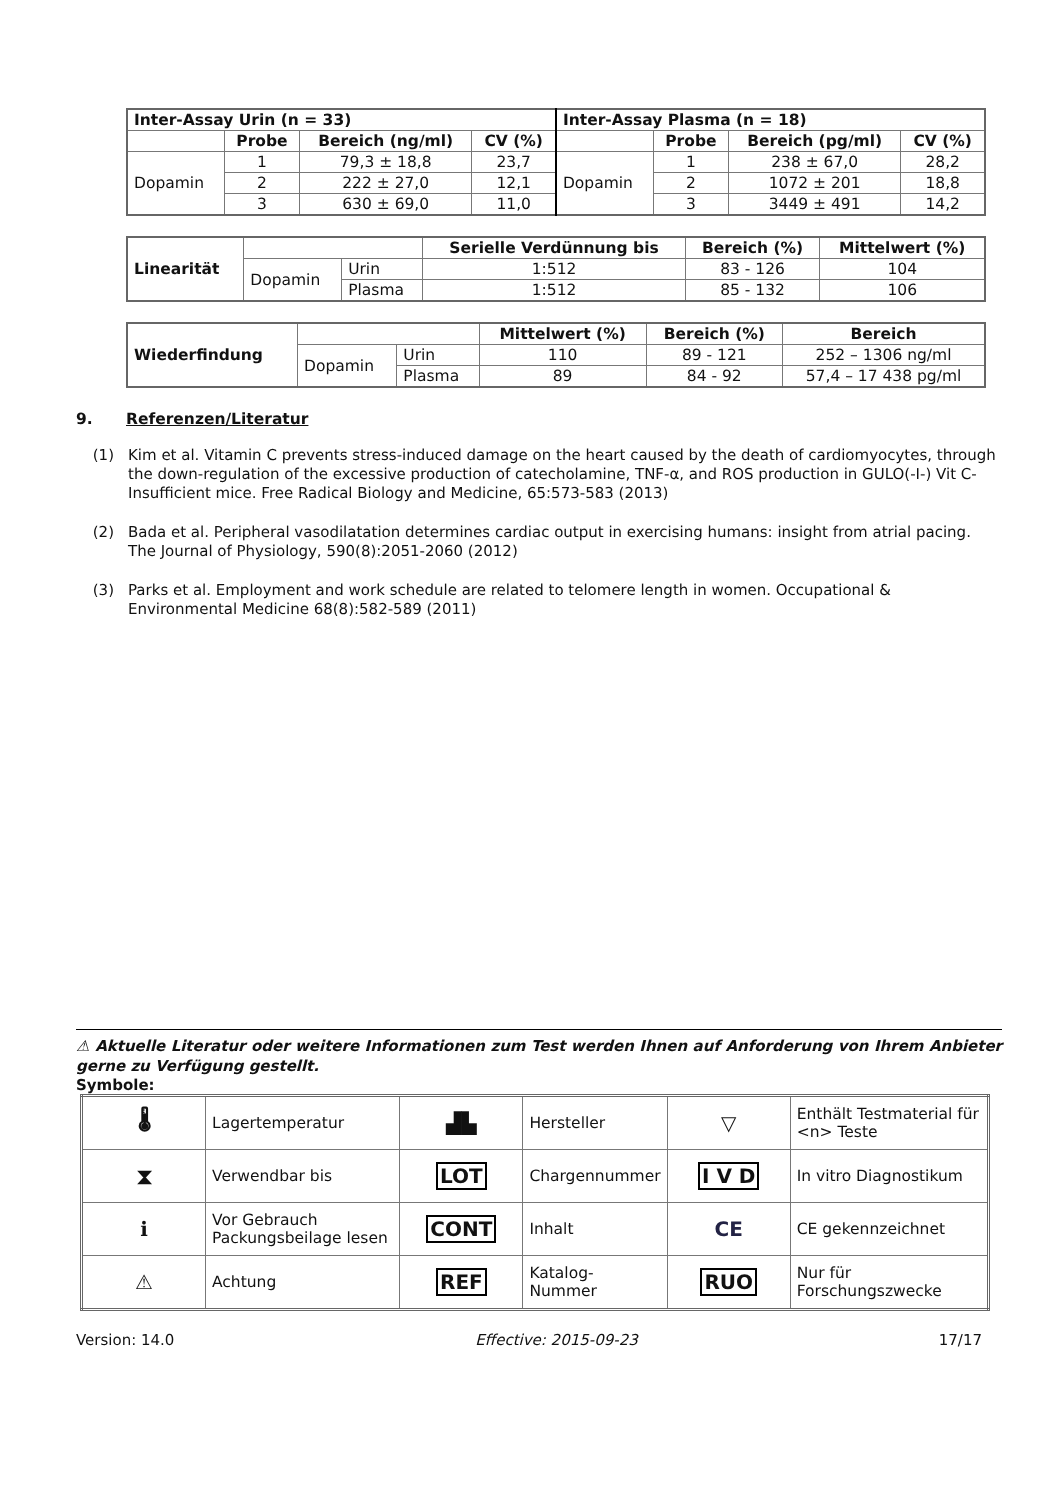| Inter-Assay Urin (n = 33) | | | | Inter-Assay Plasma (n = 18) | | | |
| --- | --- | --- | --- | --- | --- | --- | --- |
| | Probe | Bereich (ng/ml) | CV (%) | | Probe | Bereich (pg/ml) | CV (%) |
| Dopamin | 1 | 79,3 ± 18,8 | 23,7 | Dopamin | 1 | 238 ± 67,0 | 28,2 |
| | 2 | 222 ± 27,0 | 12,1 | | 2 | 1072 ± 201 | 18,8 |
| | 3 | 630 ± 69,0 | 11,0 | | 3 | 3449 ± 491 | 14,2 |
| Linearität | | | Serielle Verdünnung bis | Bereich (%) | Mittelwert (%) |
| | Dopamin | Urin | 1:512 | 83 - 126 | 104 |
| | | Plasma | 1:512 | 85 - 132 | 106 |
| Wiederfindung | | | Mittelwert (%) | Bereich (%) | Bereich |
| | Dopamin | Urin | 110 | 89 - 121 | 252 – 1306 ng/ml |
| | | Plasma | 89 | 84 - 92 | 57,4 – 17 438 pg/ml |
9. Referenzen/Literatur
(1) Kim et al. Vitamin C prevents stress-induced damage on the heart caused by the death of cardiomyocytes, through the down-regulation of the excessive production of catecholamine, TNF-α, and ROS production in GULO(-I-) Vit C-Insufficient mice. Free Radical Biology and Medicine, 65:573-583 (2013)
(2) Bada et al. Peripheral vasodilatation determines cardiac output in exercising humans: insight from atrial pacing. The Journal of Physiology, 590(8):2051-2060 (2012)
(3) Parks et al. Employment and work schedule are related to telomere length in women. Occupational & Environmental Medicine 68(8):582-589 (2011)
⚠ Aktuelle Literatur oder weitere Informationen zum Test werden Ihnen auf Anforderung von Ihrem Anbieter gerne zu Verfügung gestellt.
Symbole:
| 🌡 | Lagertemperatur | ▟▙ | Hersteller | ▽ | Enthält Testmaterial für <n> Teste |
| ⧗ | Verwendbar bis | LOT | Chargennummer | I V D | In vitro Diagnostikum |
| ℹ | Vor Gebrauch Packungsbeilage lesen | CONT | Inhalt | CE | CE gekennzeichnet |
| ⚠ | Achtung | REF | Katalog-Nummer | RUO | Nur für Forschungszwecke |
Version: 14.0 Effective: 2015-09-23 17/17